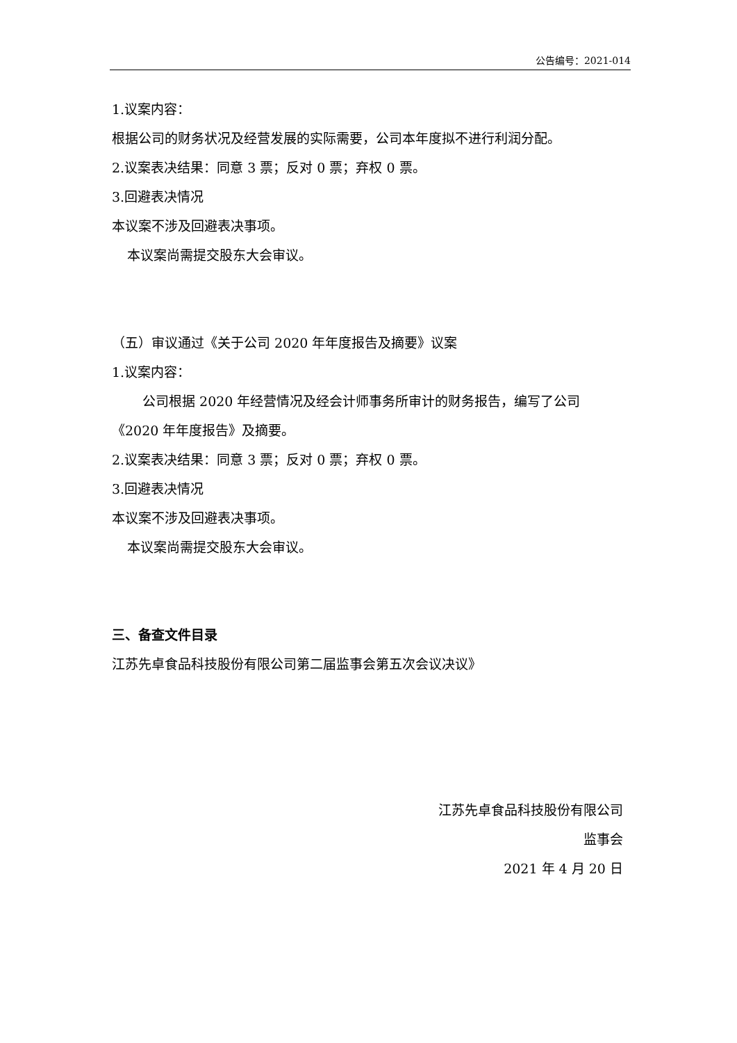公告编号：2021-014
1.议案内容：
根据公司的财务状况及经营发展的实际需要，公司本年度拟不进行利润分配。
2.议案表决结果：同意 3 票；反对 0 票；弃权 0 票。
3.回避表决情况
本议案不涉及回避表决事项。
本议案尚需提交股东大会审议。
（五）审议通过《关于公司 2020 年年度报告及摘要》议案
1.议案内容：
公司根据 2020 年经营情况及经会计师事务所审计的财务报告，编写了公司
《2020 年年度报告》及摘要。
2.议案表决结果：同意 3 票；反对 0 票；弃权 0 票。
3.回避表决情况
本议案不涉及回避表决事项。
本议案尚需提交股东大会审议。
三、备查文件目录
江苏先卓食品科技股份有限公司第二届监事会第五次会议决议》
江苏先卓食品科技股份有限公司
监事会
2021 年 4 月 20 日